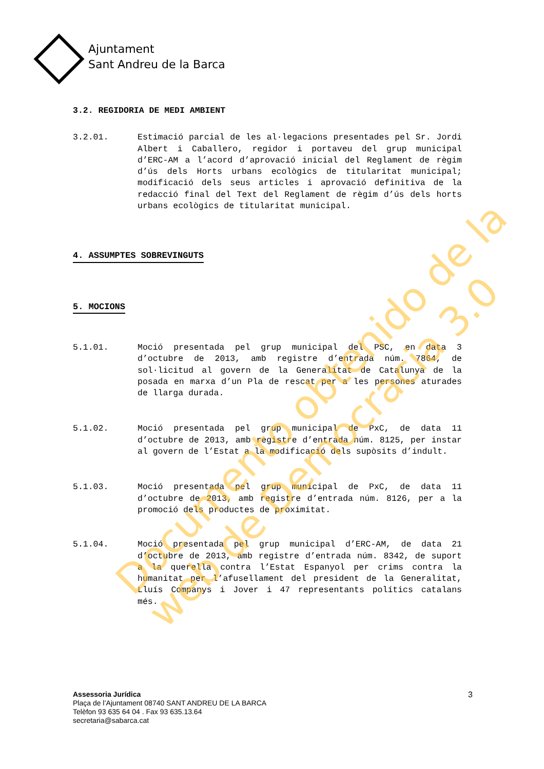Ajuntament
Sant Andreu de la Barca
3.2. REGIDORIA DE MEDI AMBIENT
3.2.01. Estimació parcial de les al·legacions presentades pel Sr. Jordi Albert i Caballero, regidor i portaveu del grup municipal d’ERC-AM a l’acord d’aprovació inicial del Reglament de règim d’ús dels Horts urbans ecològics de titularitat municipal; modificació dels seus articles i aprovació definitiva de la redacció final del Text del Reglament de règim d’ús dels horts urbans ecològics de titularitat municipal.
4. ASSUMPTES SOBREVINGUTS 5. MOCIONS
5.1.01. Moció presentada pel grup municipal del PSC, en data 3 d’octubre de 2013, amb registre d’entrada núm. 7864, de sol·licitud al govern de la Generalitat de Catalunya de la posada en marxa d’un Pla de rescat per a les persones aturades de llarga durada.
5.1.02. Moció presentada pel grup municipal de PxC, de data 11 d’octubre de 2013, amb registre d’entrada núm. 8125, per instar al govern de l’Estat a la modificació dels supòsits d’indult.
5.1.03. Moció presentada pel grup municipal de PxC, de data 11 d’octubre de 2013, amb registre d’entrada núm. 8126, per a la promoció dels productes de proximitat.
5.1.04. Moció presentada pel grup municipal d’ERC-AM, de data 21 d’octubre de 2013, amb registre d’entrada núm. 8342, de suport a la querella contra l’Estat Espanyol per crims contra la humanitat per l’afusellament del president de la Generalitat, Lluís Companys i Jover i 47 representants polítics catalans més.
Documento obtenido de la
web de Democracia 3.0
Assessoria Jurídica
Plaça de l’Ajuntament 08740 SANT ANDREU DE LA BARCA
Telèfon 93 635 64 04 . Fax 93 635.13.64
secretaria@sabarca.cat
3